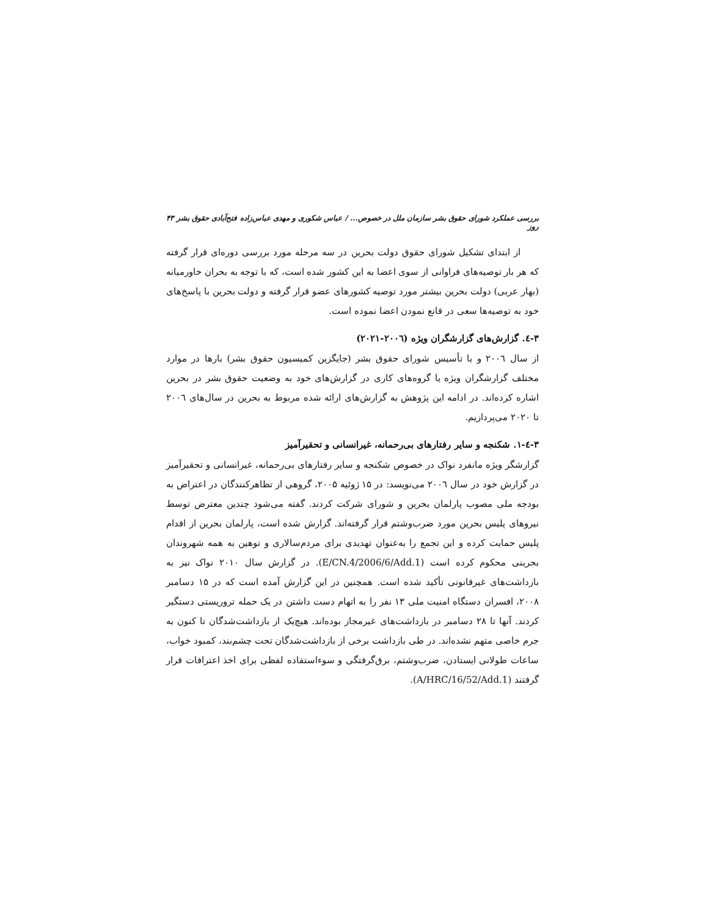بررسی عملکرد شورای حقوق بشر سازمان ملل در خصوص... / عباس شکوری و مهدی عباس‌زاده فتح‌آبادی حقوق بشر روز ۴۳
از ابتدای تشکیل شورای حقوق دولت بحرین در سه مرحله مورد بررسی دوره‌ای قرار گرفته که هر بار توصیه‌های فراوانی از سوی اعضا به این کشور شده است، که با توجه به بحران خاورمیانه (بهار عربی) دولت بحرین بیشتر مورد توصیه کشورهای عضو قرار گرفته و دولت بحرین با پاسخ‌های خود به توصیه‌ها سعی در قانع نمودن اعضا نموده است.
۳-٤. گزارش‌های گزارشگران ویژه (۲۰۰٦-۲۰۲۱)
از سال ۲۰۰٦ و با تأسیس شورای حقوق بشر (جایگزین کمیسیون حقوق بشر) بارها در موارد مختلف گزارشگران ویژه یا گروه‌های کاری در گزارش‌های خود به وضعیت حقوق بشر در بحرین اشاره کرده‌اند. در ادامه این پژوهش به گزارش‌های ارائه شده مربوط به بحرین در سال‌های ۲۰۰٦ تا ۲۰۲۰ می‌پردازیم.
۳-٤-۱. شکنجه و سایر رفتارهای بی‌رحمانه، غیرانسانی و تحقیرآمیز
گزارشگر ویژه مانفرد نواک در خصوص شکنجه و سایر رفتارهای بی‌رحمانه، غیرانسانی و تحقیرآمیز در گزارش خود در سال ۲۰۰٦ می‌نویسد: در ۱۵ ژوئیه ۲۰۰۵، گروهی از تظاهرکنندگان در اعتراض به بودجه ملی مصوب پارلمان بحرین و شورای شرکت کردند. گفته می‌شود چندین معترض توسط نیروهای پلیس بحرین مورد ضرب‌وشتم قرار گرفته‌اند. گزارش شده است، پارلمان بحرین از اقدام پلیس حمایت کرده و این تجمع را به‌عنوان تهدیدی برای مردم‌سالاری و توهین به همه شهروندان بحرینی محکوم کرده است (E/CN.4/2006/6/Add.1). در گزارش سال ۲۰۱۰ نواک نیز به بازداشت‌های غیرقانونی تأکید شده است. همچنین در این گزارش آمده است که در ۱۵ دسامبر ۲۰۰۸، افسران دستگاه امنیت ملی ۱۳ نفر را به اتهام دست داشتن در یک حمله تروریستی دستگیر کردند. آنها تا ۲۸ دسامبر در بازداشت‌های غیرمجاز بوده‌اند. هیچ‌یک از بازداشت‌شدگان تا کنون به جرم خاصی متهم نشده‌اند. در طی بازداشت برخی از بازداشت‌شدگان تحت چشم‌بند، کمبود خواب، ساعات طولانی ایستادن، ضرب‌وشتم، برق‌گرفتگی و سوءاستفاده لفظی برای اخذ اعترافات قرار گرفتند (A/HRC/16/52/Add.1).